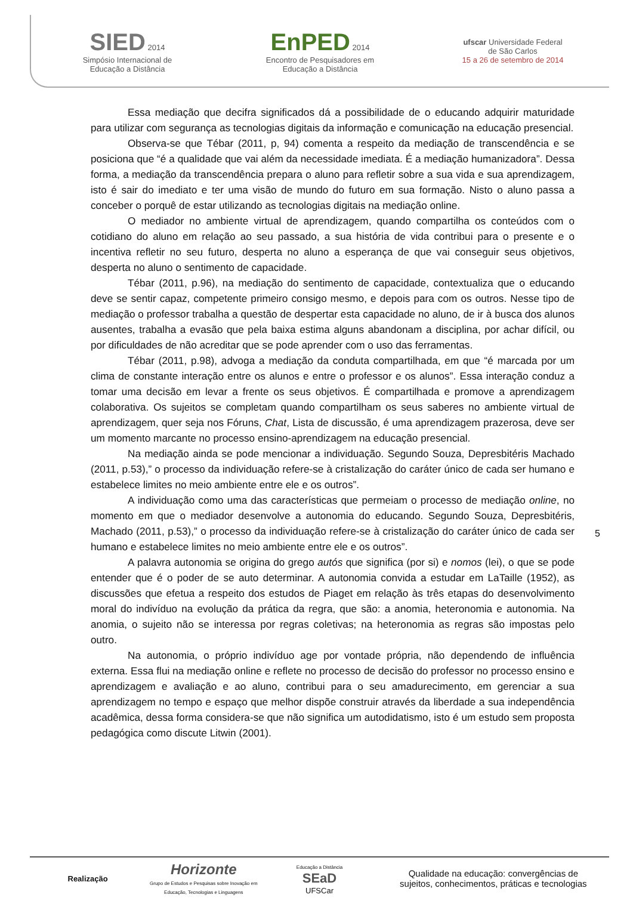SIED 2014
Simpósio Internacional de
Educação a Distância
EnPED 2014
Encontro de Pesquisadores em
Educação a Distância
ufscar Universidade Federal
de São Carlos
15 a 26 de setembro de 2014
Essa mediação que decifra significados dá a possibilidade de o educando adquirir maturidade para utilizar com segurança as tecnologias digitais da informação e comunicação na educação presencial.
Observa-se que Tébar (2011, p, 94) comenta a respeito da mediação de transcendência e se posiciona que “é a qualidade que vai além da necessidade imediata. É a mediação humanizadora”. Dessa forma, a mediação da transcendência prepara o aluno para refletir sobre a sua vida e sua aprendizagem, isto é sair do imediato e ter uma visão de mundo do futuro em sua formação. Nisto o aluno passa a conceber o porquê de estar utilizando as tecnologias digitais na mediação online.
O mediador no ambiente virtual de aprendizagem, quando compartilha os conteúdos com o cotidiano do aluno em relação ao seu passado, a sua história de vida contribui para o presente e o incentiva refletir no seu futuro, desperta no aluno a esperança de que vai conseguir seus objetivos, desperta no aluno o sentimento de capacidade.
Tébar (2011, p.96), na mediação do sentimento de capacidade, contextualiza que o educando deve se sentir capaz, competente primeiro consigo mesmo, e depois para com os outros. Nesse tipo de mediação o professor trabalha a questão de despertar esta capacidade no aluno, de ir à busca dos alunos ausentes, trabalha a evasão que pela baixa estima alguns abandonam a disciplina, por achar difícil, ou por dificuldades de não acreditar que se pode aprender com o uso das ferramentas.
Tébar (2011, p.98), advoga a mediação da conduta compartilhada, em que “é marcada por um clima de constante interação entre os alunos e entre o professor e os alunos”. Essa interação conduz a tomar uma decisão em levar a frente os seus objetivos. É compartilhada e promove a aprendizagem colaborativa. Os sujeitos se completam quando compartilham os seus saberes no ambiente virtual de aprendizagem, quer seja nos Fóruns, Chat, Lista de discussão, é uma aprendizagem prazerosa, deve ser um momento marcante no processo ensino-aprendizagem na educação presencial.
Na mediação ainda se pode mencionar a individuação. Segundo Souza, Depresbitéris Machado (2011, p.53),” o processo da individuação refere-se à cristalização do caráter único de cada ser humano e estabelece limites no meio ambiente entre ele e os outros”.
A individuação como uma das características que permeiam o processo de mediação online, no momento em que o mediador desenvolve a autonomia do educando. Segundo Souza, Depresbitéris, Machado (2011, p.53),” o processo da individuação refere-se à cristalização do caráter único de cada ser humano e estabelece limites no meio ambiente entre ele e os outros”.
A palavra autonomia se origina do grego autós que significa (por si) e nomos (lei), o que se pode entender que é o poder de se auto determinar. A autonomia convida a estudar em LaTaille (1952), as discussões que efetua a respeito dos estudos de Piaget em relação às três etapas do desenvolvimento moral do indivíduo na evolução da prática da regra, que são: a anomia, heteronomia e autonomia. Na anomia, o sujeito não se interessa por regras coletivas; na heteronomia as regras são impostas pelo outro.
Na autonomia, o próprio indivíduo age por vontade própria, não dependendo de influência externa. Essa flui na mediação online e reflete no processo de decisão do professor no processo ensino e aprendizagem e avaliação e ao aluno, contribui para o seu amadurecimento, em gerenciar a sua aprendizagem no tempo e espaço que melhor dispõe construir através da liberdade a sua independência acadêmica, dessa forma considera-se que não significa um autodidatismo, isto é um estudo sem proposta pedagógica como discute Litwin (2001).
5
Realização
Horizonte
Grupo de Estudos e Pesquisas sobre Inovação em
Educação, Tecnologias e Linguagens
Educação a Distância
SEaD
UFSCar
Qualidade na educação: convergências de
sujeitos, conhecimentos, práticas e tecnologias